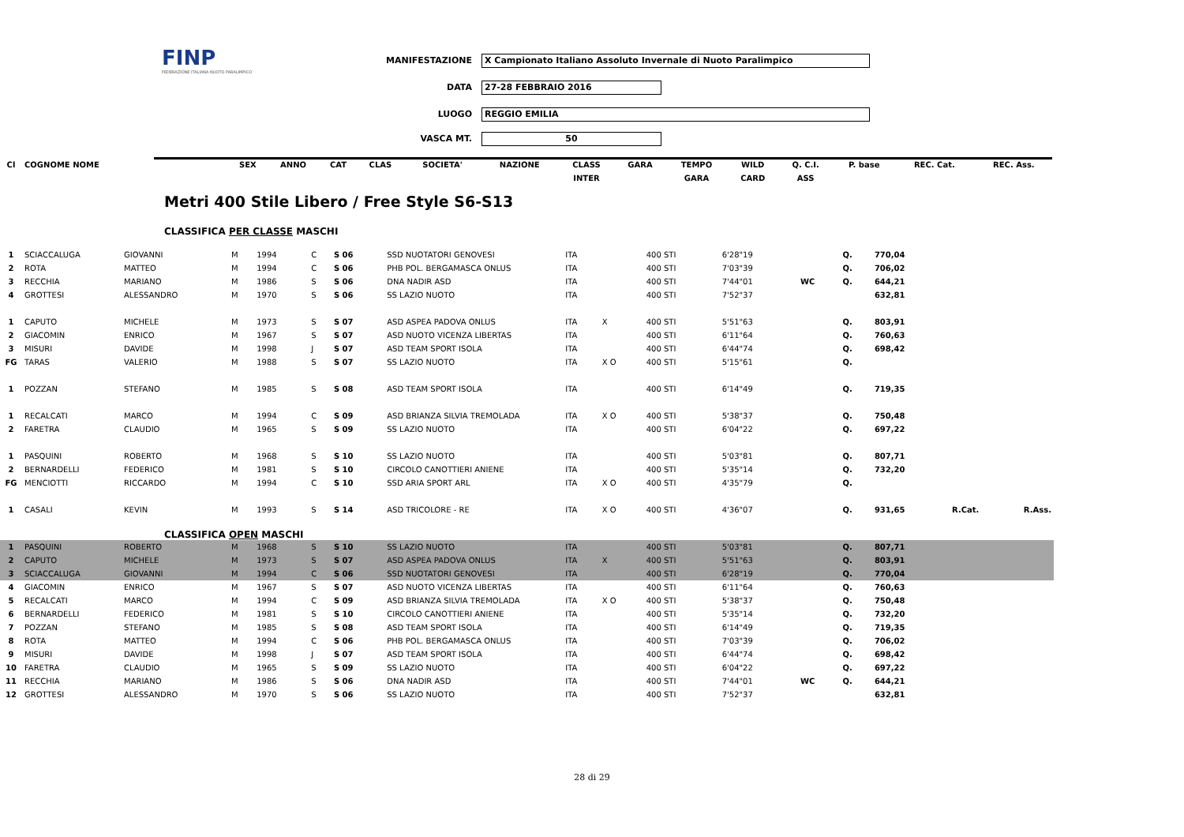FINP
FEDERAZIONE ITALIANA NUOTO PARALIMPICO
MANIFESTAZIONE X Campionato Italiano Assoluto Invernale di Nuoto Paralimpico
DATA 27-28 FEBBRAIO 2016
LUOGO REGGIO EMILIA
VASCA MT. 50
| Cl | COGNOME NOME | | SEX | ANNO | CAT | CLAS | SOCIETA' | NAZIONE | CLASS | GARA | TEMPO | WILD | Q. C.I. | P. base | REC. Cat. | REC. Ass. |
| --- | --- | --- | --- | --- | --- | --- | --- | --- | --- | --- | --- | --- | --- | --- | --- | --- |
| | | | | | | | | | INTER | | GARA | CARD | ASS | | | |
Metri 400 Stile Libero / Free Style S6-S13
CLASSIFICA PER CLASSE MASCHI
| 1 | SCIACCALUGA | GIOVANNI | M | 1994 | C | S 06 | SSD NUOTATORI GENOVESI | ITA | | 400 STI | 6'28"19 | | Q. | 770,04 | | |
| 2 | ROTA | MATTEO | M | 1994 | C | S 06 | PHB POL. BERGAMASCA ONLUS | ITA | | 400 STI | 7'03"39 | | Q. | 706,02 | | |
| 3 | RECCHIA | MARIANO | M | 1986 | S | S 06 | DNA NADIR ASD | ITA | | 400 STI | 7'44"01 | WC | Q. | 644,21 | | |
| 4 | GROTTESI | ALESSANDRO | M | 1970 | S | S 06 | SS LAZIO NUOTO | ITA | | 400 STI | 7'52"37 | | | 632,81 | | |
| 1 | CAPUTO | MICHELE | M | 1973 | S | S 07 | ASD ASPEA PADOVA ONLUS | ITA | X | 400 STI | 5'51"63 | | Q. | 803,91 | | |
| 2 | GIACOMIN | ENRICO | M | 1967 | S | S 07 | ASD NUOTO VICENZA LIBERTAS | ITA | | 400 STI | 6'11"64 | | Q. | 760,63 | | |
| 3 | MISURI | DAVIDE | M | 1998 | J | S 07 | ASD TEAM SPORT ISOLA | ITA | | 400 STI | 6'44"74 | | Q. | 698,42 | | |
| FG | TARAS | VALERIO | M | 1988 | S | S 07 | SS LAZIO NUOTO | ITA | X O | 400 STI | 5'15"61 | | Q. | | | |
| 1 | POZZAN | STEFANO | M | 1985 | S | S 08 | ASD TEAM SPORT ISOLA | ITA | | 400 STI | 6'14"49 | | Q. | 719,35 | | |
| 1 | RECALCATI | MARCO | M | 1994 | C | S 09 | ASD BRIANZA SILVIA TREMOLADA | ITA | X O | 400 STI | 5'38"37 | | Q. | 750,48 | | |
| 2 | FARETRA | CLAUDIO | M | 1965 | S | S 09 | SS LAZIO NUOTO | ITA | | 400 STI | 6'04"22 | | Q. | 697,22 | | |
| 1 | PASQUINI | ROBERTO | M | 1968 | S | S 10 | SS LAZIO NUOTO | ITA | | 400 STI | 5'03"81 | | Q. | 807,71 | | |
| 2 | BERNARDELLI | FEDERICO | M | 1981 | S | S 10 | CIRCOLO CANOTTIERI ANIENE | ITA | | 400 STI | 5'35"14 | | Q. | 732,20 | | |
| FG | MENCIOTTI | RICCARDO | M | 1994 | C | S 10 | SSD ARIA SPORT ARL | ITA | X O | 400 STI | 4'35"79 | | Q. | | | |
| 1 | CASALI | KEVIN | M | 1993 | S | S 14 | ASD TRICOLORE - RE | ITA | X O | 400 STI | 4'36"07 | | Q. | 931,65 | R.Cat. | R.Ass. |
CLASSIFICA OPEN MASCHI
| 1 | PASQUINI | ROBERTO | M | 1968 | S | S 10 | SS LAZIO NUOTO | ITA | | 400 STI | 5'03"81 | | Q. | 807,71 | | |
| 2 | CAPUTO | MICHELE | M | 1973 | S | S 07 | ASD ASPEA PADOVA ONLUS | ITA | X | 400 STI | 5'51"63 | | Q. | 803,91 | | |
| 3 | SCIACCALUGA | GIOVANNI | M | 1994 | C | S 06 | SSD NUOTATORI GENOVESI | ITA | | 400 STI | 6'28"19 | | Q. | 770,04 | | |
| 4 | GIACOMIN | ENRICO | M | 1967 | S | S 07 | ASD NUOTO VICENZA LIBERTAS | ITA | | 400 STI | 6'11"64 | | Q. | 760,63 | | |
| 5 | RECALCATI | MARCO | M | 1994 | C | S 09 | ASD BRIANZA SILVIA TREMOLADA | ITA | X O | 400 STI | 5'38"37 | | Q. | 750,48 | | |
| 6 | BERNARDELLI | FEDERICO | M | 1981 | S | S 10 | CIRCOLO CANOTTIERI ANIENE | ITA | | 400 STI | 5'35"14 | | Q. | 732,20 | | |
| 7 | POZZAN | STEFANO | M | 1985 | S | S 08 | ASD TEAM SPORT ISOLA | ITA | | 400 STI | 6'14"49 | | Q. | 719,35 | | |
| 8 | ROTA | MATTEO | M | 1994 | C | S 06 | PHB POL. BERGAMASCA ONLUS | ITA | | 400 STI | 7'03"39 | | Q. | 706,02 | | |
| 9 | MISURI | DAVIDE | M | 1998 | J | S 07 | ASD TEAM SPORT ISOLA | ITA | | 400 STI | 6'44"74 | | Q. | 698,42 | | |
| 10 | FARETRA | CLAUDIO | M | 1965 | S | S 09 | SS LAZIO NUOTO | ITA | | 400 STI | 6'04"22 | | Q. | 697,22 | | |
| 11 | RECCHIA | MARIANO | M | 1986 | S | S 06 | DNA NADIR ASD | ITA | | 400 STI | 7'44"01 | WC | Q. | 644,21 | | |
| 12 | GROTTESI | ALESSANDRO | M | 1970 | S | S 06 | SS LAZIO NUOTO | ITA | | 400 STI | 7'52"37 | | | 632,81 | | |
28 di 29